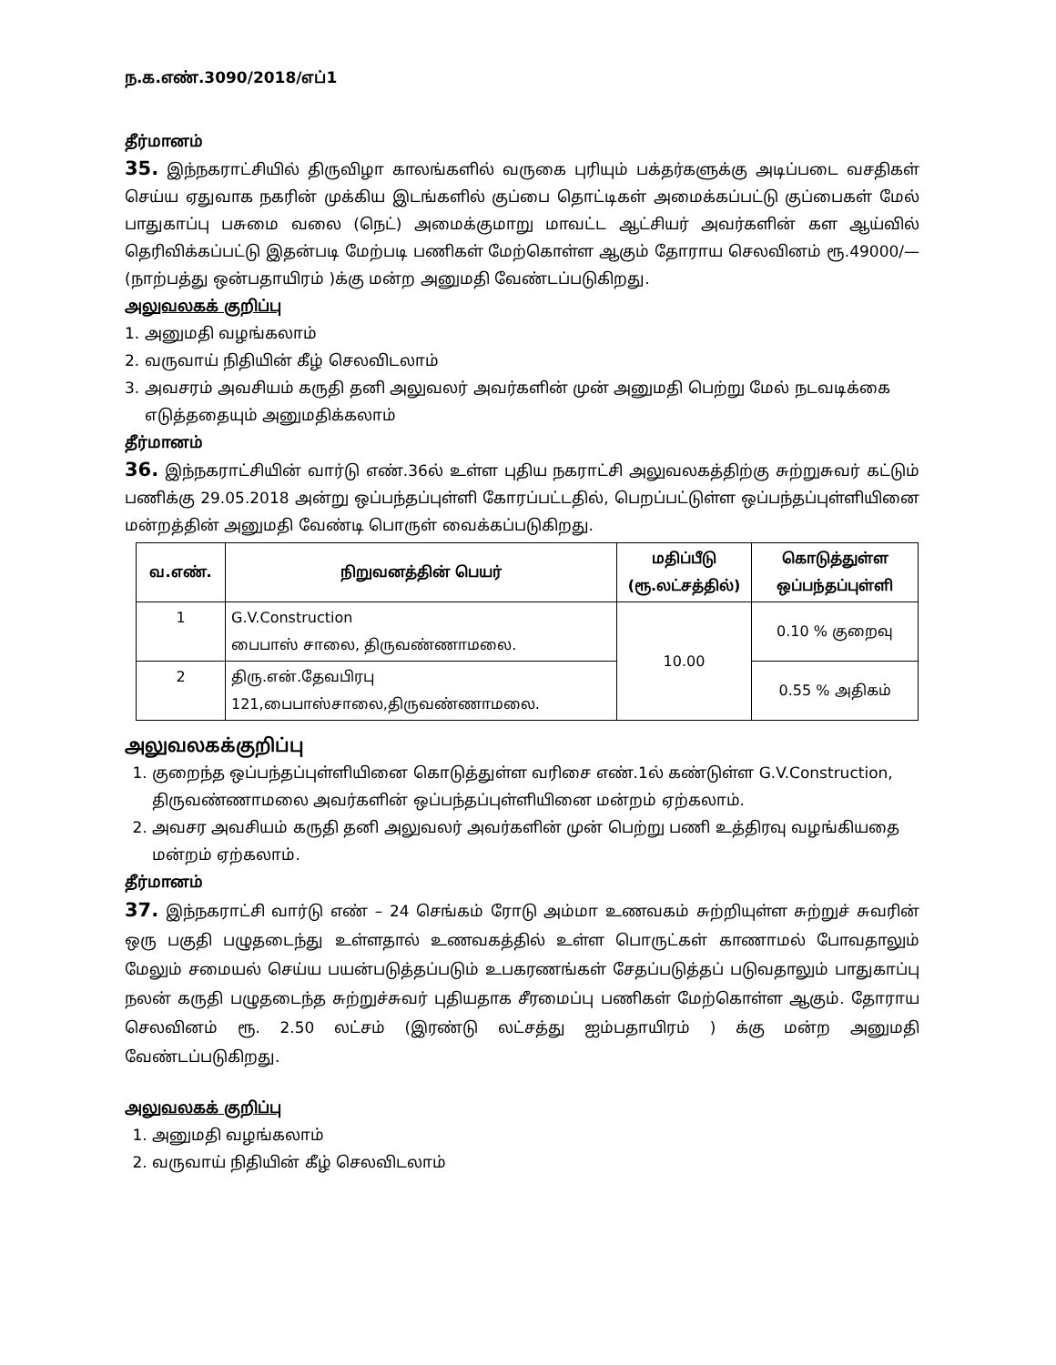ந.க.எண்.3090/2018/எப்1
தீர்மானம்
35. இந்நகராட்சியில் திருவிழா காலங்களில் வருகை புரியும் பக்தர்களுக்கு அடிப்படை வசதிகள் செய்ய ஏதுவாக நகரின் முக்கிய இடங்களில் குப்பை தொட்டிகள் அமைக்கப்பட்டு குப்பைகள் மேல் பாதுகாப்பு பசுமை வலை (நெட்) அமைக்குமாறு மாவட்ட ஆட்சியர் அவர்களின் கள ஆய்வில் தெரிவிக்கப்பட்டு இதன்படி மேற்படி பணிகள் மேற்கொள்ள ஆகும் தோராய செலவினம் ரூ.49000/— (நாற்பத்து ஒன்பதாயிரம் )க்கு மன்ற அனுமதி வேண்டப்படுகிறது.
அலுவலகக் குறிப்பு
1. அனுமதி வழங்கலாம்
2. வருவாய் நிதியின் கீழ் செலவிடலாம்
3. அவசரம் அவசியம் கருதி தனி அலுவலர் அவர்களின் முன் அனுமதி பெற்று மேல் நடவடிக்கை
எடுத்ததையும் அனுமதிக்கலாம்
தீர்மானம்
36. இந்நகராட்சியின் வார்டு எண்.36ல் உள்ள புதிய நகராட்சி அலுவலகத்திற்கு சுற்றுசுவர் கட்டும் பணிக்கு 29.05.2018 அன்று ஒப்பந்தப்புள்ளி கோரப்பட்டதில், பெறப்பட்டுள்ள ஒப்பந்தப்புள்ளியினை மன்றத்தின் அனுமதி வேண்டி பொருள் வைக்கப்படுகிறது.
| வ.எண். | நிறுவனத்தின் பெயர் | மதிப்பீடு (ரூ.லட்சத்தில்) | கொடுத்துள்ள ஒப்பந்தப்புள்ளி |
| --- | --- | --- | --- |
| 1 | G.V.Construction பைபாஸ் சாலை, திருவண்ணாமலை. | 10.00 | 0.10 % குறைவு |
| 2 | திரு.என்.தேவபிரபு 121,பைபாஸ்சாலை,திருவண்ணாமலை. | | 0.55 % அதிகம் |
அலுவலகக்குறிப்பு
1. குறைந்த ஒப்பந்தப்புள்ளியினை கொடுத்துள்ள வரிசை எண்.1ல் கண்டுள்ள G.V.Construction, திருவண்ணாமலை அவர்களின் ஒப்பந்தப்புள்ளியினை மன்றம் ஏற்கலாம்.
2. அவசர அவசியம் கருதி தனி அலுவலர் அவர்களின் முன் பெற்று பணி உத்திரவு வழங்கியதை மன்றம் ஏற்கலாம்.
தீர்மானம்
37. இந்நகராட்சி வார்டு எண் – 24 செங்கம் ரோடு அம்மா உணவகம் சுற்றியுள்ள சுற்றுச் சுவரின் ஒரு பகுதி பழுதடைந்து உள்ளதால் உணவகத்தில் உள்ள பொருட்கள் காணாமல் போவதாலும் மேலும் சமையல் செய்ய பயன்படுத்தப்படும் உபகரணங்கள் சேதப்படுத்தப் படுவதாலும் பாதுகாப்பு நலன் கருதி பழுதடைந்த சுற்றுச்சுவர் புதியதாக சீரமைப்பு பணிகள் மேற்கொள்ள ஆகும். தோராய செலவினம் ரூ. 2.50 லட்சம் (இரண்டு லட்சத்து ஐம்பதாயிரம் ) க்கு மன்ற அனுமதி வேண்டப்படுகிறது.
அலுவலகக் குறிப்பு
1. அனுமதி வழங்கலாம்
2. வருவாய் நிதியின் கீழ் செலவிடலாம்